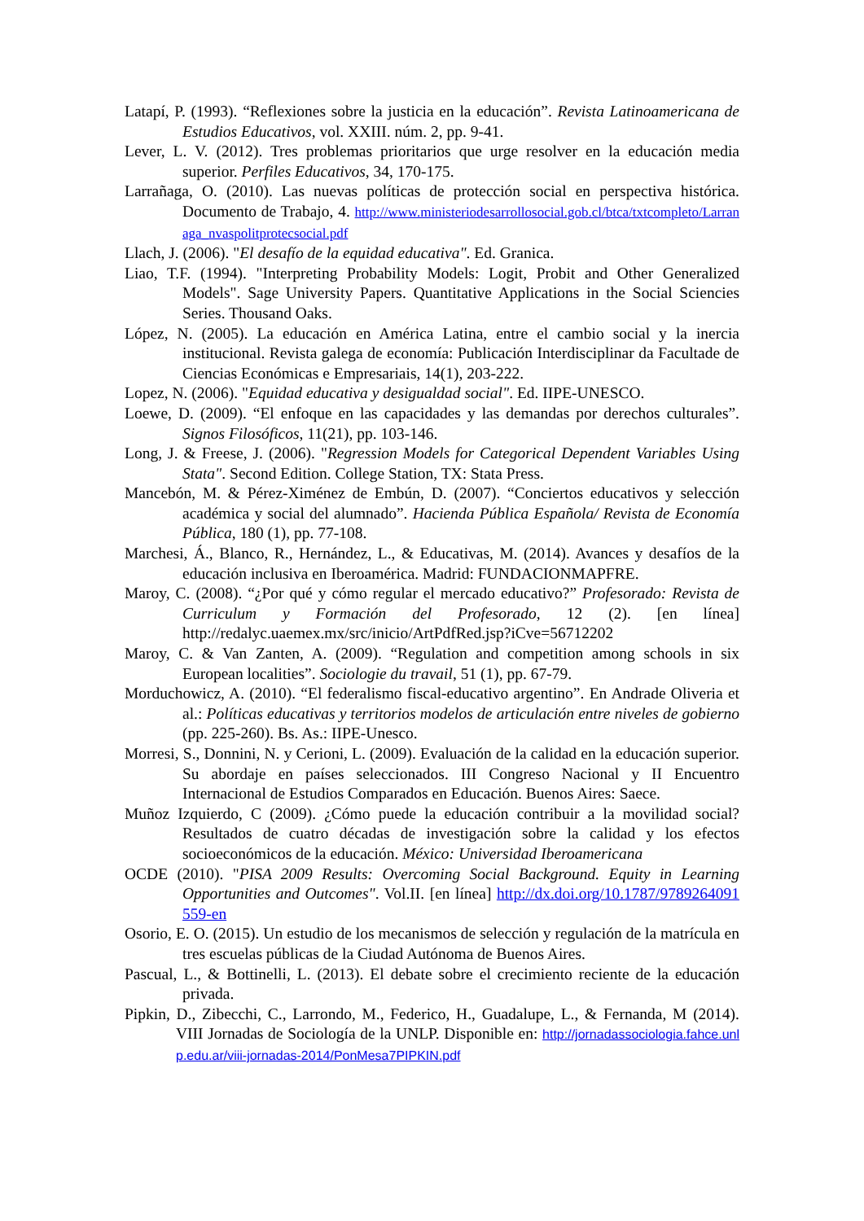Latapí, P. (1993). “Reflexiones sobre la justicia en la educación”. Revista Latinoamericana de Estudios Educativos, vol. XXIII. núm. 2, pp. 9-41.
Lever, L. V. (2012). Tres problemas prioritarios que urge resolver en la educación media superior. Perfiles Educativos, 34, 170-175.
Larrañaga, O. (2010). Las nuevas políticas de protección social en perspectiva histórica. Documento de Trabajo, 4. http://www.ministeriodesarrollosocial.gob.cl/btca/txtcompleto/Larranaga_nvaspolitprotecsocial.pdf
Llach, J. (2006). "El desafío de la equidad educativa". Ed. Granica.
Liao, T.F. (1994). "Interpreting Probability Models: Logit, Probit and Other Generalized Models". Sage University Papers. Quantitative Applications in the Social Sciencies Series. Thousand Oaks.
López, N. (2005). La educación en América Latina, entre el cambio social y la inercia institucional. Revista galega de economía: Publicación Interdisciplinar da Facultade de Ciencias Económicas e Empresariais, 14(1), 203-222.
Lopez, N. (2006). "Equidad educativa y desigualdad social". Ed. IIPE-UNESCO.
Loewe, D. (2009). “El enfoque en las capacidades y las demandas por derechos culturales”. Signos Filosóficos, 11(21), pp. 103-146.
Long, J. & Freese, J. (2006). "Regression Models for Categorical Dependent Variables Using Stata". Second Edition. College Station, TX: Stata Press.
Mancebón, M. & Pérez-Ximénez de Embún, D. (2007). “Conciertos educativos y selección académica y social del alumnado”. Hacienda Pública Española/ Revista de Economía Pública, 180 (1), pp. 77-108.
Marchesi, Á., Blanco, R., Hernández, L., & Educativas, M. (2014). Avances y desafíos de la educación inclusiva en Iberoamérica. Madrid: FUNDACIONMAPFRE.
Maroy, C. (2008). “¿Por qué y cómo regular el mercado educativo?” Profesorado: Revista de Curriculum y Formación del Profesorado, 12 (2). [en línea] http://redalyc.uaemex.mx/src/inicio/ArtPdfRed.jsp?iCve=56712202
Maroy, C. & Van Zanten, A. (2009). “Regulation and competition among schools in six European localities”. Sociologie du travail, 51 (1), pp. 67-79.
Morduchowicz, A. (2010). “El federalismo fiscal-educativo argentino”. En Andrade Oliveria et al.: Políticas educativas y territorios modelos de articulación entre niveles de gobierno (pp. 225-260). Bs. As.: IIPE-Unesco.
Morresi, S., Donnini, N. y Cerioni, L. (2009). Evaluación de la calidad en la educación superior. Su abordaje en países seleccionados. III Congreso Nacional y II Encuentro Internacional de Estudios Comparados en Educación. Buenos Aires: Saece.
Muñoz Izquierdo, C (2009). ¿Cómo puede la educación contribuir a la movilidad social? Resultados de cuatro décadas de investigación sobre la calidad y los efectos socioeconómicos de la educación. México: Universidad Iberoamericana
OCDE (2010). "PISA 2009 Results: Overcoming Social Background. Equity in Learning Opportunities and Outcomes". Vol.II. [en línea] http://dx.doi.org/10.1787/9789264091559-en
Osorio, E. O. (2015). Un estudio de los mecanismos de selección y regulación de la matrícula en tres escuelas públicas de la Ciudad Autónoma de Buenos Aires.
Pascual, L., & Bottinelli, L. (2013). El debate sobre el crecimiento reciente de la educación privada.
Pipkin, D., Zibecchi, C., Larrondo, M., Federico, H., Guadalupe, L., & Fernanda, M (2014). VIII Jornadas de Sociología de la UNLP. Disponible en: http://jornadassociologia.fahce.unlp.edu.ar/viii-jornadas-2014/PonMesa7PIPKIN.pdf